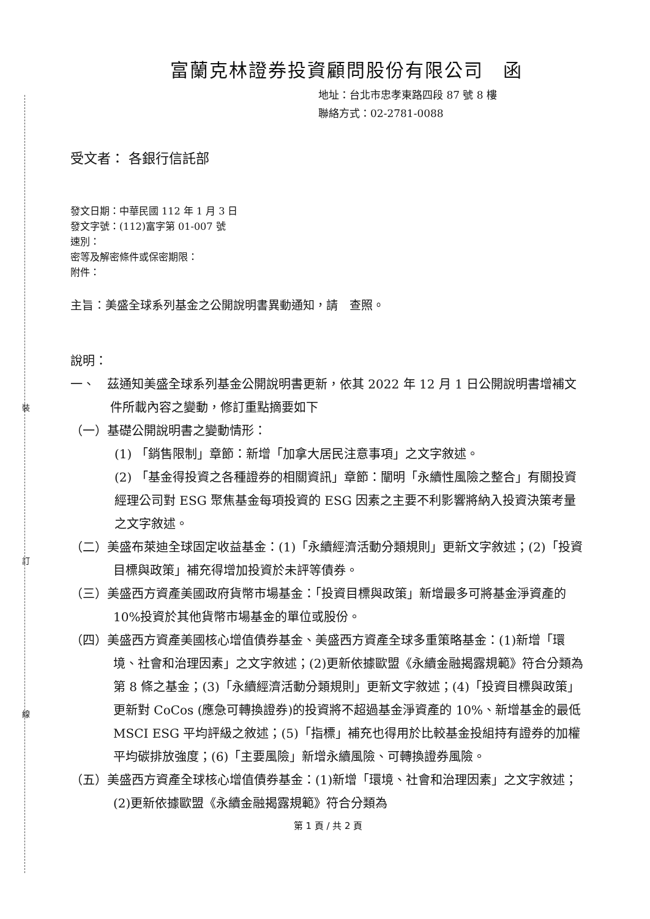裝
訂
線
富蘭克林證券投資顧問股份有限公司　函
地址：台北市忠孝東路四段 87 號 8 樓
聯絡方式：02-2781-0088
受文者： 各銀行信託部
發文日期：中華民國 112 年 1 月 3 日
發文字號：(112)富字第 01-007 號
速別：
密等及解密條件或保密期限：
附件：
主旨：美盛全球系列基金之公開說明書異動通知，請　查照。
說明：
一、　茲通知美盛全球系列基金公開說明書更新，依其 2022 年 12 月 1 日公開說明書增補文件所載內容之變動，修訂重點摘要如下
（一）基礎公開說明書之變動情形：
(1) 「銷售限制」章節：新增「加拿大居民注意事項」之文字敘述。
(2) 「基金得投資之各種證券的相關資訊」章節：闡明「永續性風險之整合」有關投資經理公司對 ESG 聚焦基金每項投資的 ESG 因素之主要不利影響將納入投資決策考量之文字敘述。
（二）美盛布萊迪全球固定收益基金：(1)「永續經濟活動分類規則」更新文字敘述；(2)「投資目標與政策」補充得增加投資於未評等債券。
（三）美盛西方資產美國政府貨幣市場基金：「投資目標與政策」新增最多可將基金淨資產的 10%投資於其他貨幣市場基金的單位或股份。
（四）美盛西方資產美國核心增值債券基金、美盛西方資產全球多重策略基金：(1)新增「環境、社會和治理因素」之文字敘述；(2)更新依據歐盟《永續金融揭露規範》符合分類為第 8 條之基金；(3)「永續經濟活動分類規則」更新文字敘述；(4)「投資目標與政策」更新對 CoCos (應急可轉換證券)的投資將不超過基金淨資產的 10%、新增基金的最低 MSCI ESG 平均評級之敘述；(5)「指標」補充也得用於比較基金投組持有證券的加權平均碳排放強度；(6)「主要風險」新增永續風險、可轉換證券風險。
（五）美盛西方資產全球核心增值債券基金：(1)新增「環境、社會和治理因素」之文字敘述；(2)更新依據歐盟《永續金融揭露規範》符合分類為
第 1 頁 / 共 2 頁